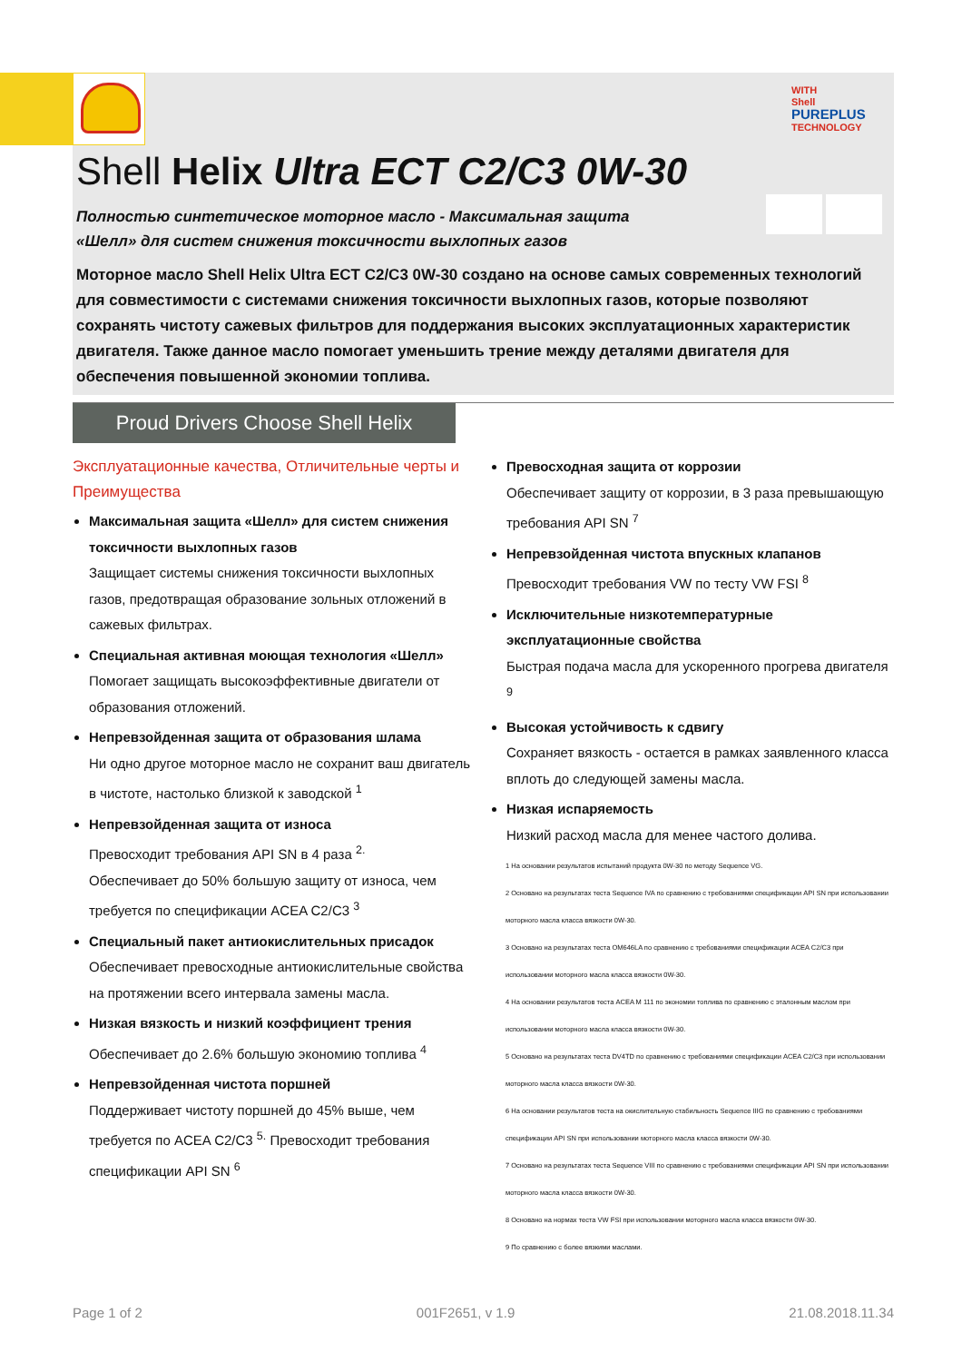WITH
Shell
PUREPLUS
TECHNOLOGY
Shell Helix Ultra ECT C2/C3 0W-30
Полностью синтетическое моторное масло - Максимальная защита «Шелл» для систем снижения токсичности выхлопных газов
Моторное масло Shell Helix Ultra ECT C2/C3 0W-30 создано на основе самых современных технологий для совместимости с системами снижения токсичности выхлопных газов, которые позволяют сохранять чистоту сажевых фильтров для поддержания высоких эксплуатационных характеристик двигателя. Также данное масло помогает уменьшить трение между деталями двигателя для обеспечения повышенной экономии топлива.
Proud Drivers Choose Shell Helix
Эксплуатационные качества, Отличительные черты и Преимущества
Максимальная защита «Шелл» для систем снижения токсичности выхлопных газов
Защищает системы снижения токсичности выхлопных газов, предотвращая образование зольных отложений в сажевых фильтрах.
Специальная активная моющая технология «Шелл»
Помогает защищать высокоэффективные двигатели от образования отложений.
Непревзойденная защита от образования шлама
Ни одно другое моторное масло не сохранит ваш двигатель в чистоте, настолько близкой к заводской <sup>1</sup>
Непревзойденная защита от износа
Превосходит требования API SN в 4 раза <sup>2.</sup>
Обеспечивает до 50% большую защиту от износа, чем требуется по спецификации ACEA C2/C3 <sup>3</sup>
Специальный пакет антиокислительных присадок
Обеспечивает превосходные антиокислительные свойства на протяжении всего интервала замены масла.
Низкая вязкость и низкий коэффициент трения
Обеспечивает до 2.6% большую экономию топлива <sup>4</sup>
Непревзойденная чистота поршней
Поддерживает чистоту поршней до 45% выше, чем требуется по ACEA C2/C3 <sup>5.</sup> Превосходит требования спецификации API SN <sup>6</sup>
Превосходная защита от коррозии
Обеспечивает защиту от коррозии, в 3 раза превышающую требования API SN <sup>7</sup>
Непревзойденная чистота впускных клапанов
Превосходит требования VW по тесту VW FSI <sup>8</sup>
Исключительные низкотемпературные эксплуатационные свойства
Быстрая подача масла для ускоренного прогрева двигателя <sup>9</sup>
Высокая устойчивость к сдвигу
Сохраняет вязкость - остается в рамках заявленного класса вплоть до следующей замены масла.
Низкая испаряемость
Низкий расход масла для менее частого долива.
1 На основании результатов испытаний продукта 0W-30 по методу Sequence VG.
2 Основано на результатах теста Sequence IVA по сравнению с требованиями спецификации API SN при использовании моторного масла класса вязкости 0W-30.
3 Основано на результатах теста OM646LA по сравнению с требованиями спецификации ACEA C2/C3 при использовании моторного масла класса вязкости 0W-30.
4 На основании результатов теста ACEA M 111 по экономии топлива по сравнению с эталонным маслом при использовании моторного масла класса вязкости 0W-30.
5 Основано на результатах теста DV4TD по сравнению с требованиями спецификации ACEA C2/C3 при использовании моторного масла класса вязкости 0W-30.
6 На основании результатов теста на окислительную стабильность Sequence IIIG по сравнению с требованиями спецификации API SN при использовании моторного масла класса вязкости 0W-30.
7 Основано на результатах теста Sequence VIII по сравнению с требованиями спецификации API SN при использовании моторного масла класса вязкости 0W-30.
8 Основано на нормах теста VW FSI при использовании моторного масла класса вязкости 0W-30.
9 По сравнению с более вязкими маслами.
Page 1 of 2 001F2651, v 1.9 21.08.2018.11.34